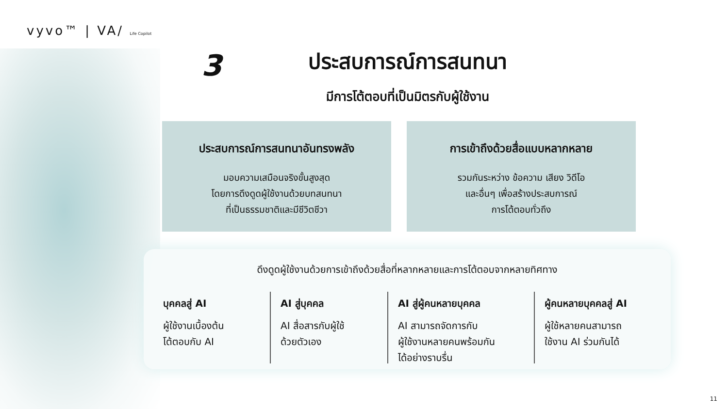vyvo™ | VA/ Life Copilot
3
ประสบการณ์การสนทนา
มีการโต้ตอบที่เป็นมิตรกับผู้ใช้งาน
ประสบการณ์การสนทนาอันทรงพลัง
มอบความเสมือนจริงขั้นสูงสุด
โดยการดึงดูดผู้ใช้งานด้วยบทสนทนา
ที่เป็นธรรมชาติและมีชีวิตชีวา
การเข้าถึงด้วยสื่อแบบหลากหลาย
รวมกันระหว่าง ข้อความ เสียง วิดีโอ
และอื่นๆ เพื่อสร้างประสบการณ์
การโต้ตอบทั่วถึง
ดึงดูดผู้ใช้งานด้วยการเข้าถึงด้วยสื่อที่หลากหลายและการโต้ตอบจากหลายทิศทาง
บุคคลสู่ AI
ผู้ใช้งานเบื้องต้น
โต้ตอบกับ AI
AI สู่บุคคล
AI สื่อสารกับผู้ใช้
ด้วยตัวเอง
AI สู่ผู้คนหลายบุคคล
AI สามารถจัดการกับ
ผู้ใช้งานหลายคนพร้อมกัน
ได้อย่างราบรื่น
ผู้คนหลายบุคคลสู่ AI
ผู้ใช้หลายคนสามารถ
ใช้งาน AI ร่วมกันได้
11